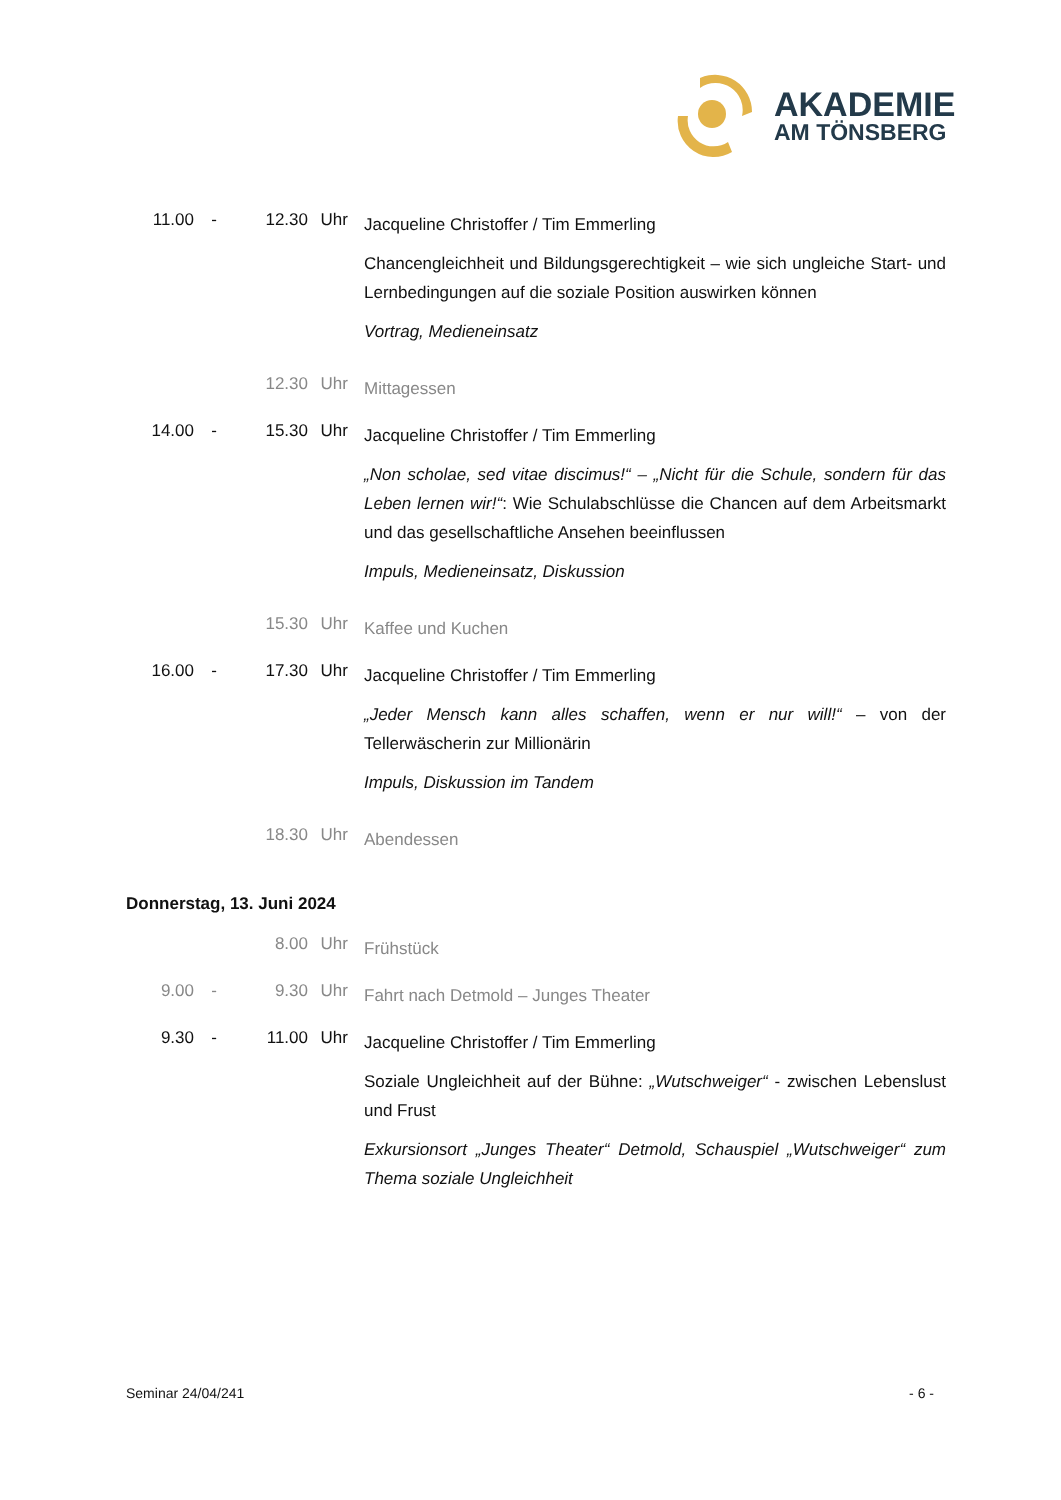AKADEMIE
AM TÖNSBERG
11.00 - 12.30 Uhr
Jacqueline Christoffer / Tim Emmerling
Chancengleichheit und Bildungsgerechtigkeit – wie sich ungleiche Start- und Lernbedingungen auf die soziale Position auswirken können
Vortrag, Medieneinsatz
12.30 Uhr
Mittagessen
14.00 - 15.30 Uhr
Jacqueline Christoffer / Tim Emmerling
„Non scholae, sed vitae discimus!“ – „Nicht für die Schule, sondern für das Leben lernen wir!“: Wie Schulabschlüsse die Chancen auf dem Arbeitsmarkt und das gesellschaftliche Ansehen beeinflussen
Impuls, Medieneinsatz, Diskussion
15.30 Uhr
Kaffee und Kuchen
16.00 - 17.30 Uhr
Jacqueline Christoffer / Tim Emmerling
„Jeder Mensch kann alles schaffen, wenn er nur will!“ – von der Tellerwäscherin zur Millionärin
Impuls, Diskussion im Tandem
18.30 Uhr
Abendessen
Donnerstag, 13. Juni 2024
8.00 Uhr
Frühstück
9.00 - 9.30 Uhr
Fahrt nach Detmold – Junges Theater
9.30 - 11.00 Uhr
Jacqueline Christoffer / Tim Emmerling
Soziale Ungleichheit auf der Bühne: „Wutschweiger“ - zwischen Lebenslust und Frust
Exkursionsort „Junges Theater“ Detmold, Schauspiel „Wutschweiger“ zum Thema soziale Ungleichheit
Seminar 24/04/241 - 6 -